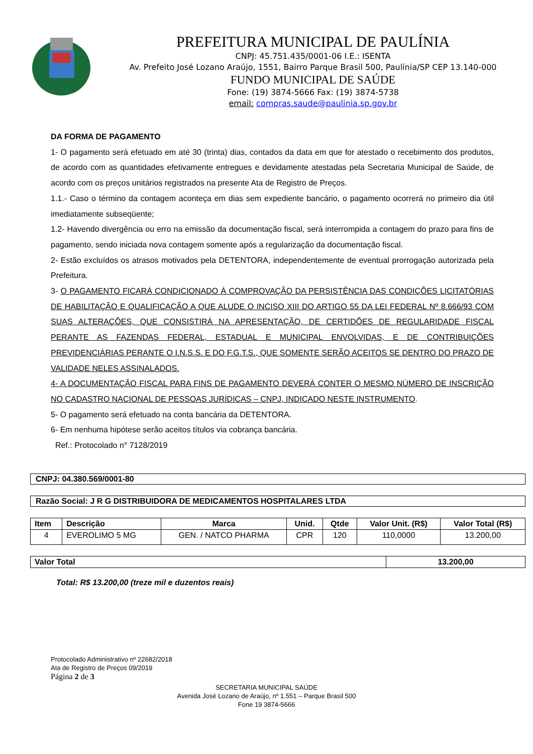PREFEITURA MUNICIPAL DE PAULÍNIA
CNPJ: 45.751.435/0001-06 I.E.: ISENTA
Av. Prefeito José Lozano Araújo, 1551, Bairro Parque Brasil 500, Paulínia/SP CEP 13.140-000
FUNDO MUNICIPAL DE SAÚDE
Fone: (19) 3874-5666 Fax: (19) 3874-5738
email: compras.saude@paulinia.sp.gov.br
DA FORMA DE PAGAMENTO
1- O pagamento será efetuado em até 30 (trinta) dias, contados da data em que for atestado o recebimento dos produtos, de acordo com as quantidades efetivamente entregues e devidamente atestadas pela Secretaria Municipal de Saúde, de acordo com os preços unitários registrados na presente Ata de Registro de Preços.
1.1.- Caso o término da contagem aconteça em dias sem expediente bancário, o pagamento ocorrerá no primeiro dia útil imediatamente subseqüente;
1.2- Havendo divergência ou erro na emissão da documentação fiscal, será interrompida a contagem do prazo para fins de pagamento, sendo iniciada nova contagem somente após a regularização da documentação fiscal.
2- Estão excluídos os atrasos motivados pela DETENTORA, independentemente de eventual prorrogação autorizada pela Prefeitura.
3- O PAGAMENTO FICARÁ CONDICIONADO À COMPROVAÇÃO DA PERSISTÊNCIA DAS CONDIÇÕES LICITATÓRIAS DE HABILITAÇÃO E QUALIFICAÇÃO A QUE ALUDE O INCISO XIII DO ARTIGO 55 DA LEI FEDERAL Nº 8.666/93 COM SUAS ALTERAÇÕES, QUE CONSISTIRÁ NA APRESENTAÇÃO, DE CERTIDÕES DE REGULARIDADE FISCAL PERANTE AS FAZENDAS FEDERAL, ESTADUAL E MUNICIPAL ENVOLVIDAS, E DE CONTRIBUIÇÕES PREVIDENCIÁRIAS PERANTE O I.N.S.S. E DO F.G.T.S., QUE SOMENTE SERÃO ACEITOS SE DENTRO DO PRAZO DE VALIDADE NELES ASSINALADOS.
4- A DOCUMENTAÇÃO FISCAL PARA FINS DE PAGAMENTO DEVERÁ CONTER O MESMO NÚMERO DE INSCRIÇÃO NO CADASTRO NACIONAL DE PESSOAS JURÍDICAS – CNPJ, INDICADO NESTE INSTRUMENTO.
5- O pagamento será efetuado na conta bancária da DETENTORA.
6- Em nenhuma hipótese serão aceitos títulos via cobrança bancária.
Ref.: Protocolado n° 7128/2019
CNPJ: 04.380.569/0001-80
Razão Social: J R G DISTRIBUIDORA DE MEDICAMENTOS HOSPITALARES LTDA
| Item | Descrição | Marca | Unid. | Qtde | Valor Unit. (R$) | Valor Total (R$) |
| --- | --- | --- | --- | --- | --- | --- |
| 4 | EVEROLIMO 5 MG | GEN. / NATCO PHARMA | CPR | 120 | 110,0000 | 13.200,00 |
| Valor Total | 13.200,00 |
Total: R$ 13.200,00 (treze mil e duzentos reais)
Protocolado Administrativo nº 22682/2018
Ata de Registro de Preços 09/2019
Página 2 de 3
SECRETARIA MUNICIPAL SAÚDE
Avenida José Lozano de Araújo, nº 1.551 – Parque Brasil 500
Fone 19 3874-5666